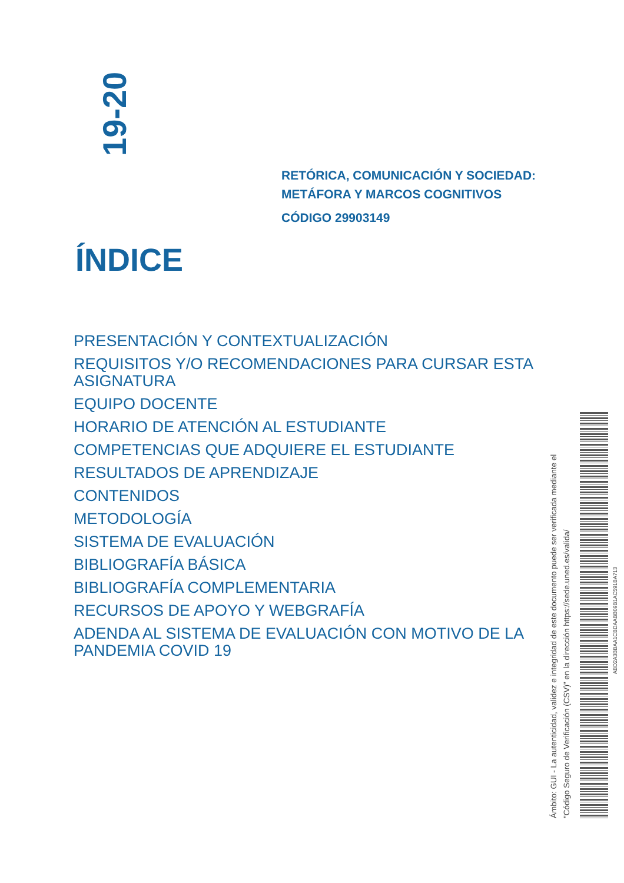19-20
RETÓRICA, COMUNICACIÓN Y SOCIEDAD:
METÁFORA Y MARCOS COGNITIVOS
CÓDIGO 29903149
ÍNDICE
PRESENTACIÓN Y CONTEXTUALIZACIÓN
REQUISITOS Y/O RECOMENDACIONES PARA CURSAR ESTA ASIGNATURA
EQUIPO DOCENTE
HORARIO DE ATENCIÓN AL ESTUDIANTE
COMPETENCIAS QUE ADQUIERE EL ESTUDIANTE
RESULTADOS DE APRENDIZAJE
CONTENIDOS
METODOLOGÍA
SISTEMA DE EVALUACIÓN
BIBLIOGRAFÍA BÁSICA
BIBLIOGRAFÍA COMPLEMENTARIA
RECURSOS DE APOYO Y WEBGRAFÍA
ADENDA AL SISTEMA DE EVALUACIÓN CON MOTIVO DE LA PANDEMIA COVID 19
Ámbito: GUI - La autenticidad, validez e integridad de este documento puede ser verificada mediante el
"Código Seguro de Verificación (CSV)" en la dirección https://sede.uned.es/valida/
ABD2A3BBAA1CBDAABB09B1AC591BA713